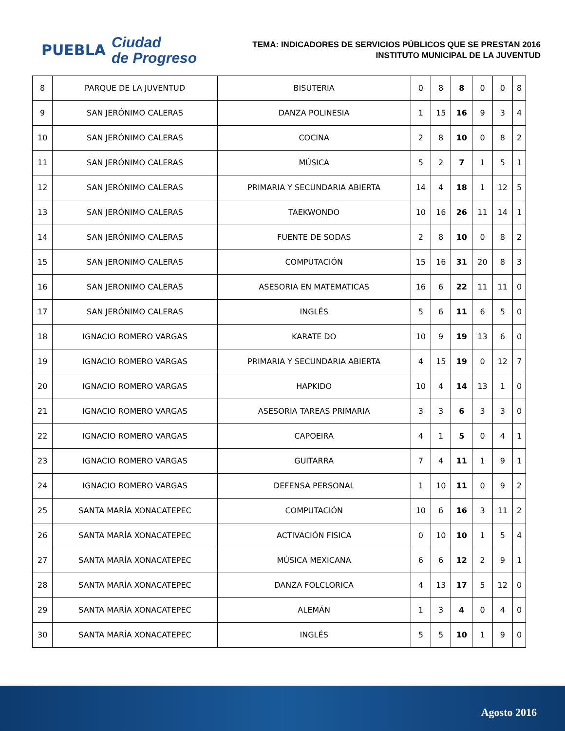PUEBLA
Ciudad
de Progreso
TEMA: INDICADORES DE SERVICIOS PÚBLICOS QUE SE PRESTAN 2016
INSTITUTO MUNICIPAL DE LA JUVENTUD
| 8 | PARQUE DE LA JUVENTUD | BISUTERIA | 0 | 8 | 8 | 0 | 0 | 8 |
| 9 | SAN JERÓNIMO CALERAS | DANZA POLINESIA | 1 | 15 | 16 | 9 | 3 | 4 |
| 10 | SAN JERÓNIMO CALERAS | COCINA | 2 | 8 | 10 | 0 | 8 | 2 |
| 11 | SAN JERÓNIMO CALERAS | MÚSICA | 5 | 2 | 7 | 1 | 5 | 1 |
| 12 | SAN JERÓNIMO CALERAS | PRIMARIA Y SECUNDARIA ABIERTA | 14 | 4 | 18 | 1 | 12 | 5 |
| 13 | SAN JERÓNIMO CALERAS | TAEKWONDO | 10 | 16 | 26 | 11 | 14 | 1 |
| 14 | SAN JERÓNIMO CALERAS | FUENTE DE SODAS | 2 | 8 | 10 | 0 | 8 | 2 |
| 15 | SAN JERONIMO CALERAS | COMPUTACIÓN | 15 | 16 | 31 | 20 | 8 | 3 |
| 16 | SAN JERONIMO CALERAS | ASESORIA EN MATEMATICAS | 16 | 6 | 22 | 11 | 11 | 0 |
| 17 | SAN JERÓNIMO CALERAS | INGLÉS | 5 | 6 | 11 | 6 | 5 | 0 |
| 18 | IGNACIO ROMERO VARGAS | KARATE DO | 10 | 9 | 19 | 13 | 6 | 0 |
| 19 | IGNACIO ROMERO VARGAS | PRIMARIA Y SECUNDARIA ABIERTA | 4 | 15 | 19 | 0 | 12 | 7 |
| 20 | IGNACIO ROMERO VARGAS | HAPKIDO | 10 | 4 | 14 | 13 | 1 | 0 |
| 21 | IGNACIO ROMERO VARGAS | ASESORIA TAREAS PRIMARIA | 3 | 3 | 6 | 3 | 3 | 0 |
| 22 | IGNACIO ROMERO VARGAS | CAPOEIRA | 4 | 1 | 5 | 0 | 4 | 1 |
| 23 | IGNACIO ROMERO VARGAS | GUITARRA | 7 | 4 | 11 | 1 | 9 | 1 |
| 24 | IGNACIO ROMERO VARGAS | DEFENSA PERSONAL | 1 | 10 | 11 | 0 | 9 | 2 |
| 25 | SANTA MARÍA XONACATEPEC | COMPUTACIÓN | 10 | 6 | 16 | 3 | 11 | 2 |
| 26 | SANTA MARÍA XONACATEPEC | ACTIVACIÓN FISICA | 0 | 10 | 10 | 1 | 5 | 4 |
| 27 | SANTA MARÍA XONACATEPEC | MÚSICA MEXICANA | 6 | 6 | 12 | 2 | 9 | 1 |
| 28 | SANTA MARÍA XONACATEPEC | DANZA FOLCLORICA | 4 | 13 | 17 | 5 | 12 | 0 |
| 29 | SANTA MARÍA XONACATEPEC | ALEMÁN | 1 | 3 | 4 | 0 | 4 | 0 |
| 30 | SANTA MARÍA XONACATEPEC | INGLÉS | 5 | 5 | 10 | 1 | 9 | 0 |
Agosto 2016